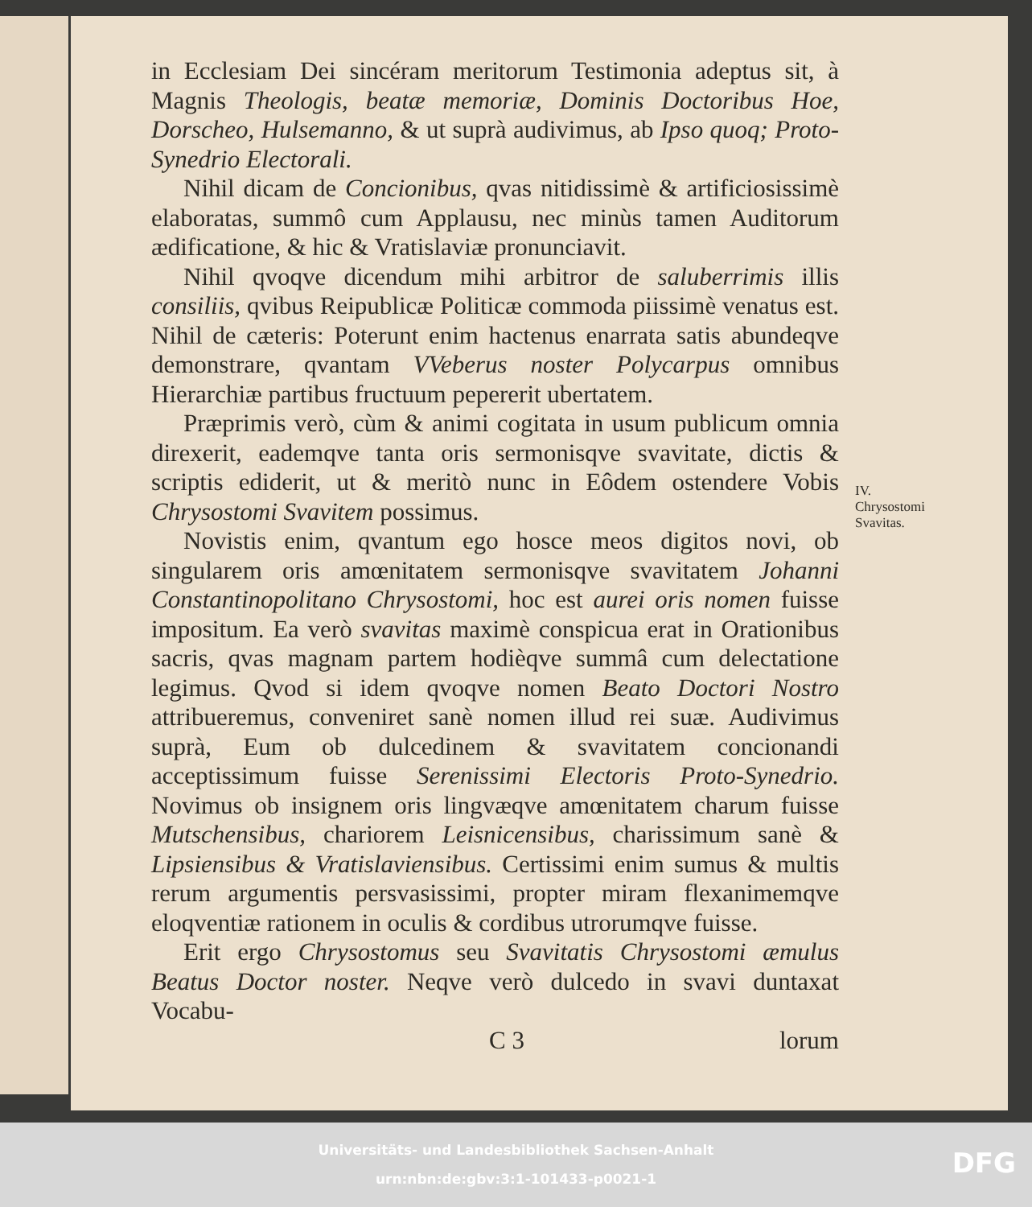in Ecclesiam Dei sincéram meritorum Testimonia adeptus sit, à Magnis Theologis, beatæ memoriæ, Dominis Doctoribus Hoe, Dorscheo, Hulsemanno, & ut suprà audivimus, ab Ipso quoq; Proto-Synedrio Electorali.
Nihil dicam de Concionibus, qvas nitidissimè & artificiosissimè elaboratas, summô cum Applausu, nec minùs tamen Auditorum ædificatione, & hic & Vratislaviæ pronunciavit.
Nihil qvoqve dicendum mihi arbitror de saluberrimis illis consiliis, qvibus Reipublicæ Politicæ commoda piissimè venatus est. Nihil de cæteris: Poterunt enim hactenus enarrata satis abundeqve demonstrare, qvantam VVeberus noster Polycarpus omnibus Hierarchiæ partibus fructuum pepererit ubertatem.
Præprimis verò, cùm & animi cogitata in usum publicum omnia direxerit, eademqve tanta oris sermonisqve svavitate, dictis & scriptis ediderit, ut & meritò nunc in Eôdem ostendere Vobis Chrysostomi Svavitem possimus.
Novistis enim, qvantum ego hosce meos digitos novi, ob singularem oris amœnitatem sermonisqve svavitatem Johanni Constantinopolitano Chrysostomi, hoc est aurei oris nomen fuisse impositum. Ea verò svavitas maximè conspicua erat in Orationibus sacris, qvas magnam partem hodièqve summâ cum delectatione legimus. Qvod si idem qvoqve nomen Beato Doctori Nostro attribueremus, conveniret sanè nomen illud rei suæ. Audivimus suprà, Eum ob dulcedinem & svavitatem concionandi acceptissimum fuisse Serenissimi Electoris Proto-Synedrio. Novimus ob insignem oris lingvæqve amœnitatem charum fuisse Mutschensibus, chariorem Leisnicensibus, charissimum sanè & Lipsiensibus & Vratislaviensibus. Certissimi enim sumus & multis rerum argumentis persvasissimi, propter miram flexanimemqve eloqventiæ rationem in oculis & cordibus utrorumqve fuisse.
Erit ergo Chrysostomus seu Svavitatis Chrysostomi æmulus Beatus Doctor noster. Neqve verò dulcedo in svavi duntaxat Vocabu-
C 3 lorum
IV. Chrysostomi Svavitas.
Universitäts- und Landesbibliothek Sachsen-Anhalt
urn:nbn:de:gbv:3:1-101433-p0021-1
DFG